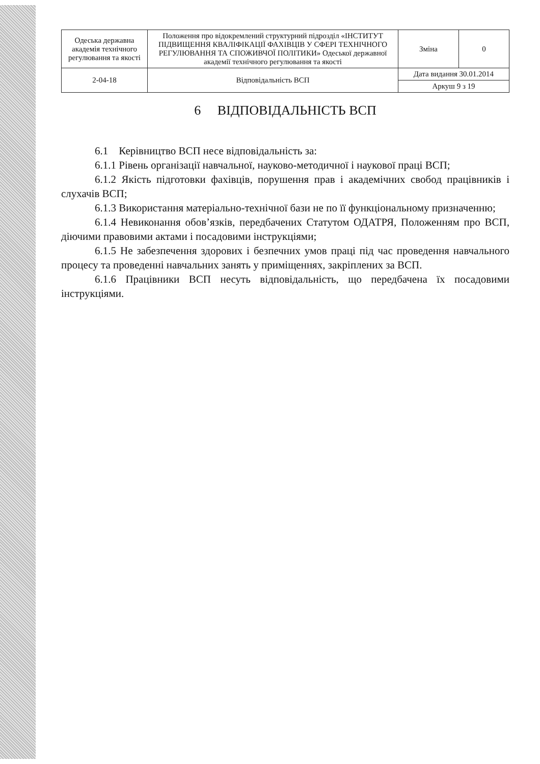| Одеська державна академія технічного регулювання та якості | Положення про відокремлений структурний підрозділ «ІНСТИТУТ ПІДВИЩЕННЯ КВАЛІФІКАЦІЇ ФАХІВЦІВ У СФЕРІ ТЕХНІЧНОГО РЕГУЛЮВАННЯ ТА СПОЖИВЧОЇ ПОЛІТИКИ» Одеської державної академії технічного регулювання та якості | Зміна | 0 |
| 2-04-18 | Відповідальність ВСП | Дата видання 30.01.2014 | |
| | | Аркуш 9 з 19 | |
6 ВІДПОВІДАЛЬНІСТЬ ВСП
6.1 Керівництво ВСП несе відповідальність за:
6.1.1 Рівень організації навчальної, науково-методичної і наукової праці ВСП;
6.1.2 Якість підготовки фахівців, порушення прав і академічних свобод працівників і слухачів ВСП;
6.1.3 Використання матеріально-технічної бази не по її функціональному призначенню;
6.1.4 Невиконання обов’язків, передбачених Статутом ОДАТРЯ, Положенням про ВСП, діючими правовими актами і посадовими інструкціями;
6.1.5 Не забезпечення здорових і безпечних умов праці під час проведення навчального процесу та проведенні навчальних занять у приміщеннях, закріплених за ВСП.
6.1.6 Працівники ВСП несуть відповідальність, що передбачена їх посадовими інструкціями.